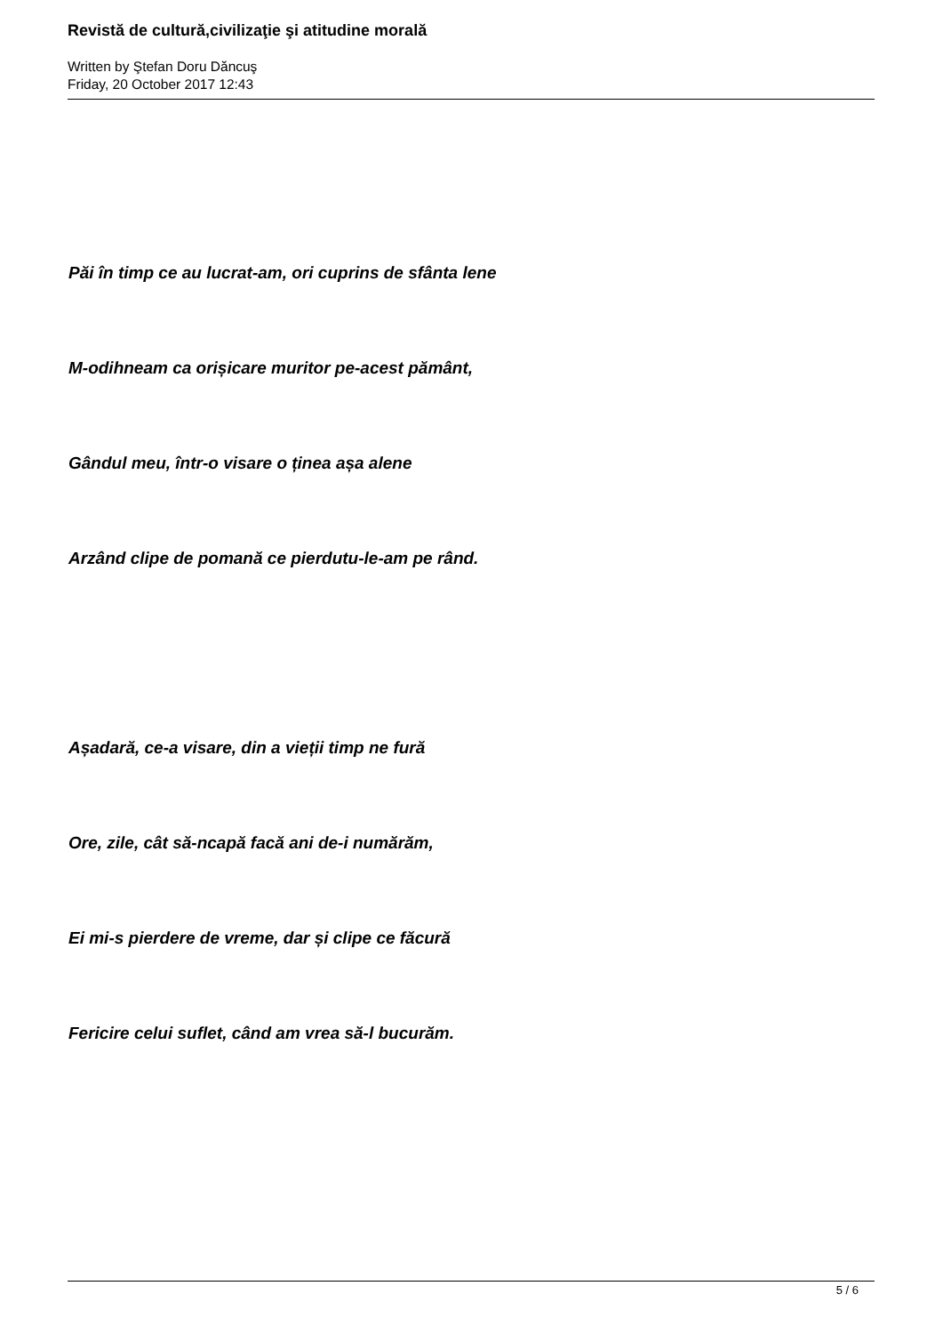Revistă de cultură,civilizaţie şi atitudine morală
Written by Ştefan Doru Dăncuş
Friday, 20 October 2017 12:43
Păi în timp ce au lucrat-am, ori cuprins de sfânta lene
M-odihneam ca orișicare muritor pe-acest pământ,
Gândul meu, într-o visare o ținea așa alene
Arzând clipe de pomană ce pierdutu-le-am pe rând.
Așadară, ce-a visare, din a vieții timp ne fură
Ore, zile, cât să-ncapă facă ani de-i numărăm,
Ei mi-s pierdere de vreme, dar și clipe ce făcură
Fericire celui suflet, când am vrea să-l bucurăm.
5 / 6